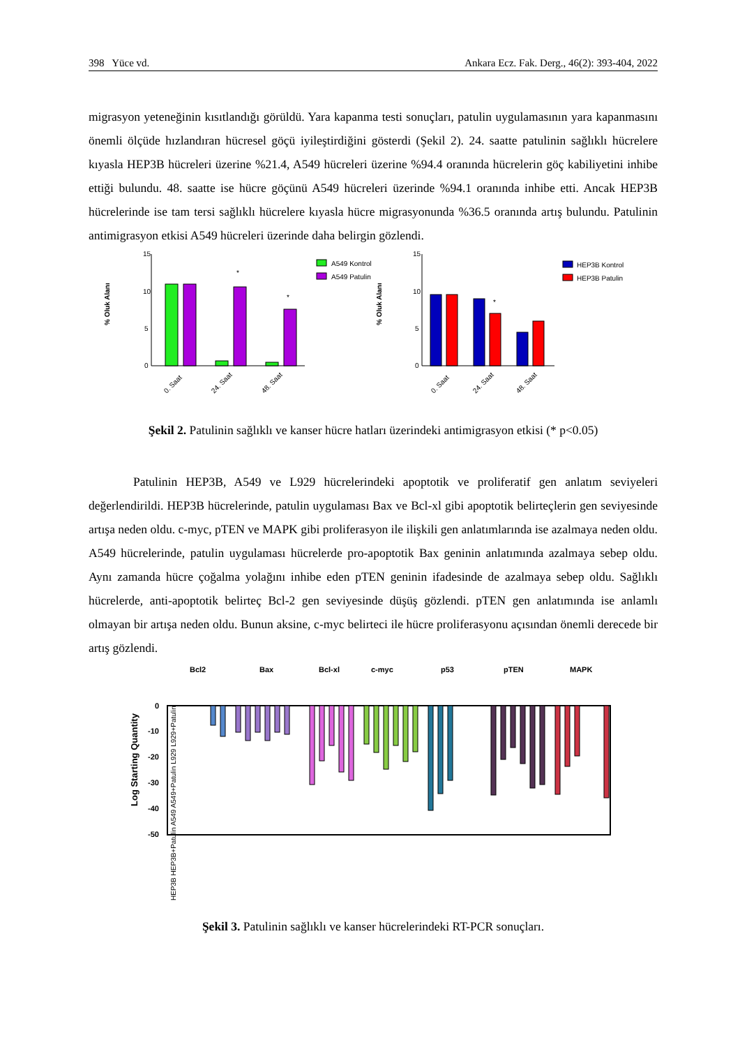398 Yüce vd. Ankara Ecz. Fak. Derg., 46(2): 393-404, 2022
migrasyon yeteneğinin kısıtlandığı görüldü. Yara kapanma testi sonuçları, patulin uygulamasının yara kapanmasını önemli ölçüde hızlandıran hücresel göçü iyileştirdiğini gösterdi (Şekil 2). 24. saatte patulinin sağlıklı hücrelere kıyasla HEP3B hücreleri üzerine %21.4, A549 hücreleri üzerine %94.4 oranında hücrelerin göç kabiliyetini inhibe ettiği bulundu. 48. saatte ise hücre göçünü A549 hücreleri üzerinde %94.1 oranında inhibe etti. Ancak HEP3B hücrelerinde ise tam tersi sağlıklı hücrelere kıyasla hücre migrasyonunda %36.5 oranında artış bulundu. Patulinin antimigrasyon etkisi A549 hücreleri üzerinde daha belirgin gözlendi.
% Oluk Alanı
15
10
5
0
*
*
0. Saat
24. Saat
48. Saat
A549 Kontrol
A549 Patulin
% Oluk Alanı
15
10
5
0
*
0. Saat
24. Saat
48. Saat
HEP3B Kontrol
HEP3B Patulin
Şekil 2. Patulinin sağlıklı ve kanser hücre hatları üzerindeki antimigrasyon etkisi (* p<0.05)
Patulinin HEP3B, A549 ve L929 hücrelerindeki apoptotik ve proliferatif gen anlatım seviyeleri değerlendirildi. HEP3B hücrelerinde, patulin uygulaması Bax ve Bcl-xl gibi apoptotik belirteçlerin gen seviyesinde artışa neden oldu. c-myc, pTEN ve MAPK gibi proliferasyon ile ilişkili gen anlatımlarında ise azalmaya neden oldu. A549 hücrelerinde, patulin uygulaması hücrelerde pro-apoptotik Bax geninin anlatımında azalmaya sebep oldu. Aynı zamanda hücre çoğalma yolağını inhibe eden pTEN geninin ifadesinde de azalmaya sebep oldu. Sağlıklı hücrelerde, anti-apoptotik belirteç Bcl-2 gen seviyesinde düşüş gözlendi. pTEN gen anlatımında ise anlamlı olmayan bir artışa neden oldu. Bunun aksine, c-myc belirteci ile hücre proliferasyonu açısından önemli derecede bir artış gözlendi.
Bcl2
Bax
Bcl-xl
c-myc
p53
pTEN
MAPK
Log Starting Quantity
0
-10
-20
-30
-40
-50
HEP3B HEP3B+Patulin A549 A549+Patulin L929 L929+Patulin
Şekil 3. Patulinin sağlıklı ve kanser hücrelerindeki RT-PCR sonuçları.